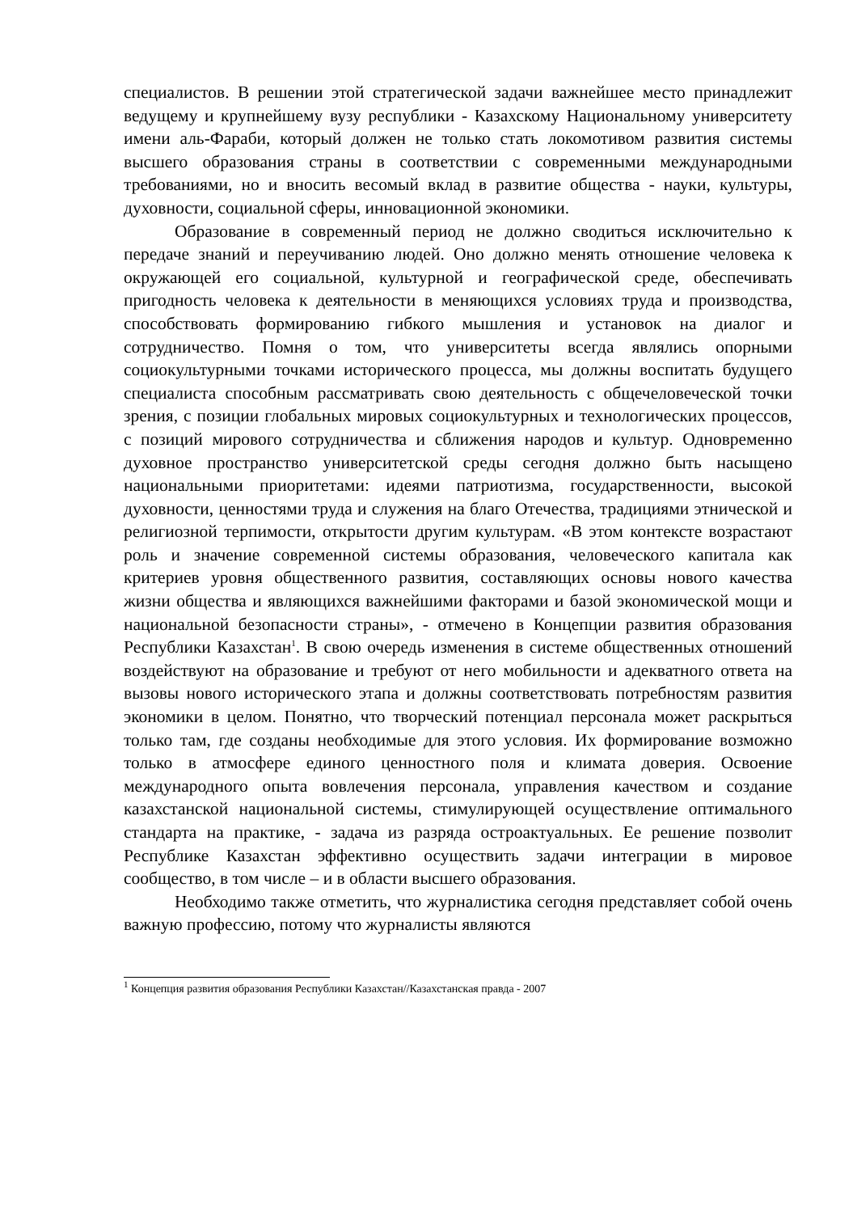специалистов. В решении этой стратегической задачи важнейшее место принадлежит ведущему и крупнейшему вузу республики - Казахскому Национальному университету имени аль-Фараби, который должен не только стать локомотивом развития системы высшего образования страны в соответствии с современными международными требованиями, но и вносить весомый вклад в развитие общества - науки, культуры, духовности, социальной сферы, инновационной экономики.
Образование в современный период не должно сводиться исключительно к передаче знаний и переучиванию людей. Оно должно менять отношение человека к окружающей его социальной, культурной и географической среде, обеспечивать пригодность человека к деятельности в меняющихся условиях труда и производства, способствовать формированию гибкого мышления и установок на диалог и сотрудничество. Помня о том, что университеты всегда являлись опорными социокультурными точками исторического процесса, мы должны воспитать будущего специалиста способным рассматривать свою деятельность с общечеловеческой точки зрения, с позиции глобальных мировых социокультурных и технологических процессов, с позиций мирового сотрудничества и сближения народов и культур. Одновременно духовное пространство университетской среды сегодня должно быть насыщено национальными приоритетами: идеями патриотизма, государственности, высокой духовности, ценностями труда и служения на благо Отечества, традициями этнической и религиозной терпимости, открытости другим культурам. «В этом контексте возрастают роль и значение современной системы образования, человеческого капитала как критериев уровня общественного развития, составляющих основы нового качества жизни общества и являющихся важнейшими факторами и базой экономической мощи и национальной безопасности страны», - отмечено в Концепции развития образования Республики Казахстан<sup>1</sup>. В свою очередь изменения в системе общественных отношений воздействуют на образование и требуют от него мобильности и адекватного ответа на вызовы нового исторического этапа и должны соответствовать потребностям развития экономики в целом. Понятно, что творческий потенциал персонала может раскрыться только там, где созданы необходимые для этого условия. Их формирование возможно только в атмосфере единого ценностного поля и климата доверия. Освоение международного опыта вовлечения персонала, управления качеством и создание казахстанской национальной системы, стимулирующей осуществление оптимального стандарта на практике, - задача из разряда остроактуальных. Ее решение позволит Республике Казахстан эффективно осуществить задачи интеграции в мировое сообщество, в том числе – и в области высшего образования.
Необходимо также отметить, что журналистика сегодня представляет собой очень важную профессию, потому что журналисты являются
<sup>1</sup> Концепция развития образования Республики Казахстан//Казахстанская правда - 2007